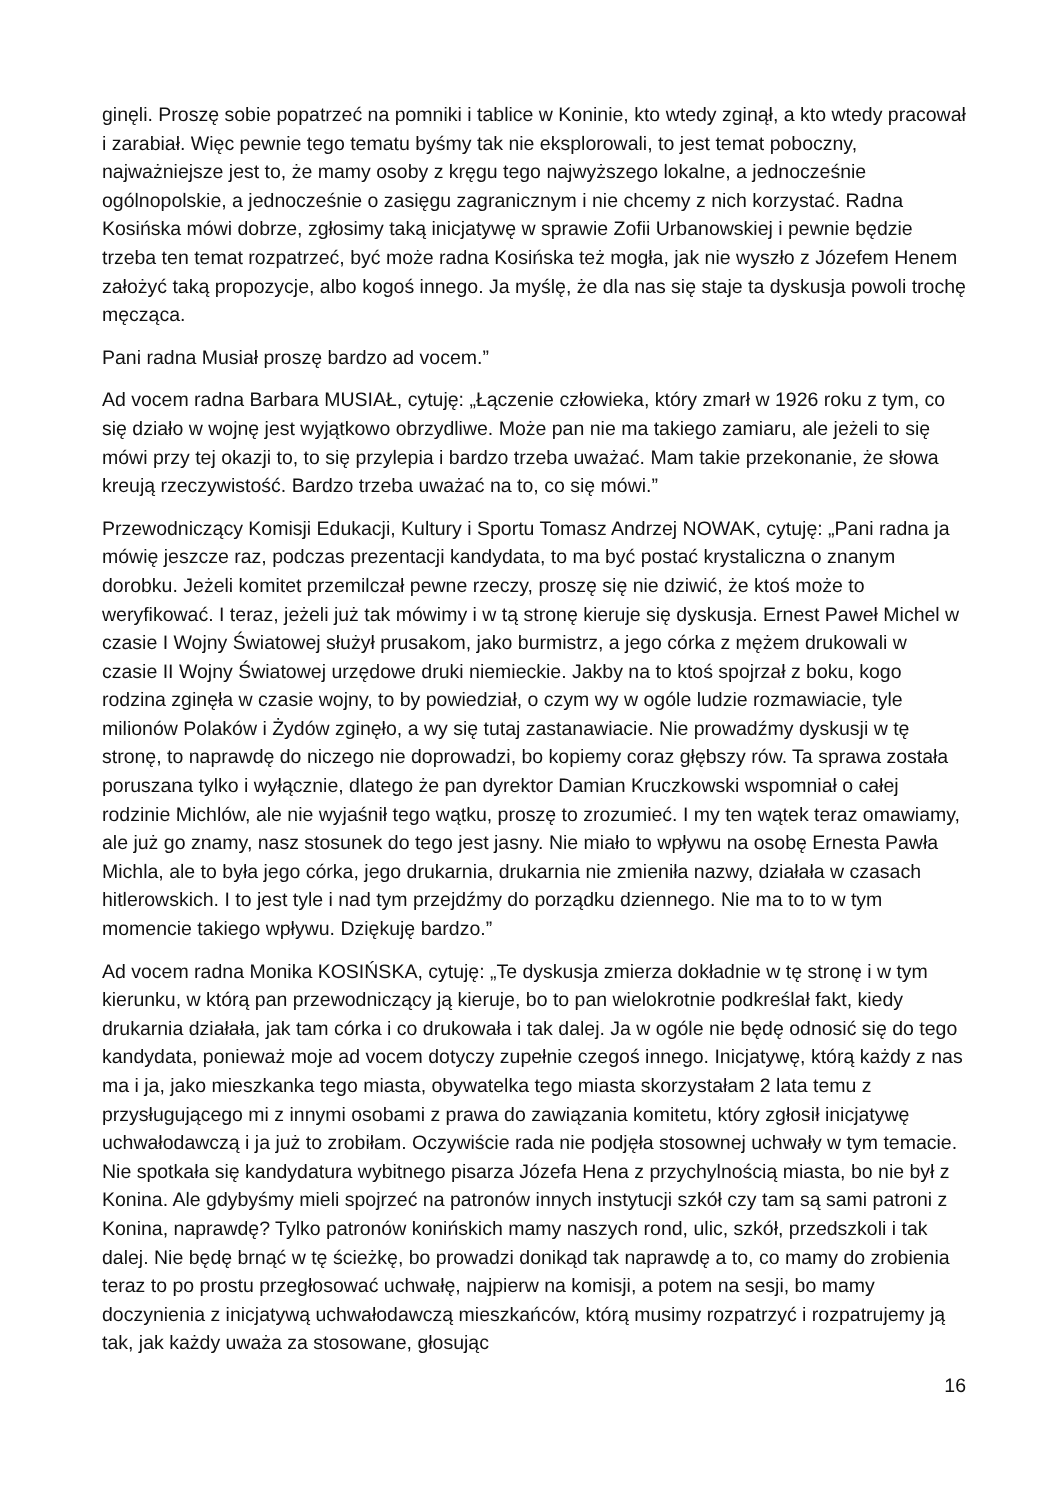ginęli. Proszę sobie popatrzeć na pomniki i tablice w Koninie, kto wtedy zginął, a kto wtedy pracował i zarabiał. Więc pewnie tego tematu byśmy tak nie eksplorowali, to jest temat poboczny, najważniejsze jest to, że mamy osoby z kręgu tego najwyższego lokalne, a jednocześnie ogólnopolskie, a jednocześnie o zasięgu zagranicznym i nie chcemy z nich korzystać. Radna Kosińska mówi dobrze, zgłosimy taką inicjatywę w sprawie Zofii Urbanowskiej i pewnie będzie trzeba ten temat rozpatrzeć, być może radna Kosińska też mogła, jak nie wyszło z Józefem Henem założyć taką propozycje, albo kogoś innego. Ja myślę, że dla nas się staje ta dyskusja powoli trochę męcząca.
Pani radna Musiał proszę bardzo ad vocem.”
Ad vocem radna Barbara MUSIAŁ, cytuję: „Łączenie człowieka, który zmarł w 1926 roku z tym, co się działo w wojnę jest wyjątkowo obrzydliwe. Może pan nie ma takiego zamiaru, ale jeżeli to się mówi przy tej okazji to, to się przylepia i bardzo trzeba uważać. Mam takie przekonanie, że słowa kreują rzeczywistość. Bardzo trzeba uważać na to, co się mówi.”
Przewodniczący Komisji Edukacji, Kultury i Sportu Tomasz Andrzej NOWAK, cytuję: „Pani radna ja mówię jeszcze raz, podczas prezentacji kandydata, to ma być postać krystaliczna o znanym dorobku. Jeżeli komitet przemilczał pewne rzeczy, proszę się nie dziwić, że ktoś może to weryfikować. I teraz, jeżeli już tak mówimy i w tą stronę kieruje się dyskusja. Ernest Paweł Michel w czasie I Wojny Światowej służył prusakom, jako burmistrz, a jego córka z mężem drukowali w czasie II Wojny Światowej urzędowe druki niemieckie. Jakby na to ktoś spojrzał z boku, kogo rodzina zginęła w czasie wojny, to by powiedział, o czym wy w ogóle ludzie rozmawiacie, tyle milionów Polaków i Żydów zginęło, a wy się tutaj zastanawiacie. Nie prowadźmy dyskusji w tę stronę, to naprawdę do niczego nie doprowadzi, bo kopiemy coraz głębszy rów. Ta sprawa została poruszana tylko i wyłącznie, dlatego że pan dyrektor Damian Kruczkowski wspomniał o całej rodzinie Michlów, ale nie wyjaśnił tego wątku, proszę to zrozumieć. I my ten wątek teraz omawiamy, ale już go znamy, nasz stosunek do tego jest jasny. Nie miało to wpływu na osobę Ernesta Pawła Michla, ale to była jego córka, jego drukarnia, drukarnia nie zmieniła nazwy, działała w czasach hitlerowskich. I to jest tyle i nad tym przejdźmy do porządku dziennego. Nie ma to to w tym momencie takiego wpływu. Dziękuję bardzo.”
Ad vocem radna Monika KOSIŃSKA, cytuję: „Te dyskusja zmierza dokładnie w tę stronę i w tym kierunku, w którą pan przewodniczący ją kieruje, bo to pan wielokrotnie podkreślał fakt, kiedy drukarnia działała, jak tam córka i co drukowała i tak dalej. Ja w ogóle nie będę odnosić się do tego kandydata, ponieważ moje ad vocem dotyczy zupełnie czegoś innego. Inicjatywę, którą każdy z nas ma i ja, jako mieszkanka tego miasta, obywatelka tego miasta skorzystałam 2 lata temu z przysługującego mi z innymi osobami z prawa do zawiązania komitetu, który zgłosił inicjatywę uchwałodawczą i ja już to zrobiłam. Oczywiście rada nie podjęła stosownej uchwały w tym temacie. Nie spotkała się kandydatura wybitnego pisarza Józefa Hena z przychylnością miasta, bo nie był z Konina. Ale gdybyśmy mieli spojrzeć na patronów innych instytucji szkół czy tam są sami patroni z Konina, naprawdę? Tylko patronów konińskich mamy naszych rond, ulic, szkół, przedszkoli i tak dalej. Nie będę brnąć w tę ścieżkę, bo prowadzi donikąd tak naprawdę a to, co mamy do zrobienia teraz to po prostu przegłosować uchwałę, najpierw na komisji, a potem na sesji, bo mamy doczynienia z inicjatywą uchwałodawczą mieszkańców, którą musimy rozpatrzyć i rozpatrujemy ją tak, jak każdy uważa za stosowane, głosując
16